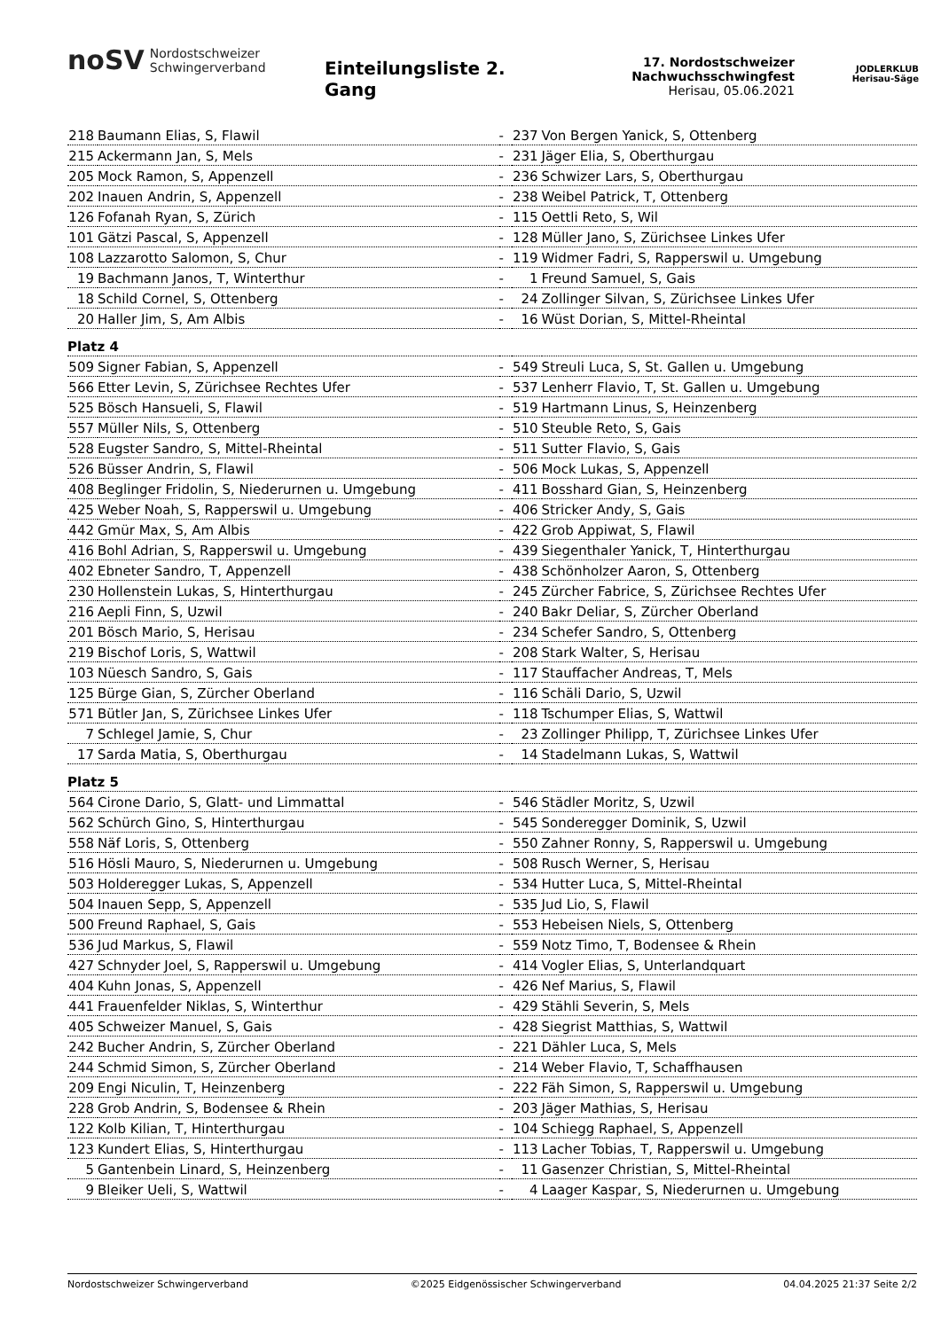noSV Nordostschweizer
Schwingerverband
Einteilungsliste 2. Gang
17. Nordostschweizer
Nachwuchsschwingfest
Herisau, 05.06.2021
JODLERKLUB
Herisau-Säge
| 218 | Baumann Elias, S, Flawil | - | 237 | Von Bergen Yanick, S, Ottenberg |
| 215 | Ackermann Jan, S, Mels | - | 231 | Jäger Elia, S, Oberthurgau |
| 205 | Mock Ramon, S, Appenzell | - | 236 | Schwizer Lars, S, Oberthurgau |
| 202 | Inauen Andrin, S, Appenzell | - | 238 | Weibel Patrick, T, Ottenberg |
| 126 | Fofanah Ryan, S, Zürich | - | 115 | Oettli Reto, S, Wil |
| 101 | Gätzi Pascal, S, Appenzell | - | 128 | Müller Jano, S, Zürichsee Linkes Ufer |
| 108 | Lazzarotto Salomon, S, Chur | - | 119 | Widmer Fadri, S, Rapperswil u. Umgebung |
| 19 | Bachmann Janos, T, Winterthur | - | 1 | Freund Samuel, S, Gais |
| 18 | Schild Cornel, S, Ottenberg | - | 24 | Zollinger Silvan, S, Zürichsee Linkes Ufer |
| 20 | Haller Jim, S, Am Albis | - | 16 | Wüst Dorian, S, Mittel-Rheintal |
| Platz 4 | | | | |
| 509 | Signer Fabian, S, Appenzell | - | 549 | Streuli Luca, S, St. Gallen u. Umgebung |
| 566 | Etter Levin, S, Zürichsee Rechtes Ufer | - | 537 | Lenherr Flavio, T, St. Gallen u. Umgebung |
| 525 | Bösch Hansueli, S, Flawil | - | 519 | Hartmann Linus, S, Heinzenberg |
| 557 | Müller Nils, S, Ottenberg | - | 510 | Steuble Reto, S, Gais |
| 528 | Eugster Sandro, S, Mittel-Rheintal | - | 511 | Sutter Flavio, S, Gais |
| 526 | Büsser Andrin, S, Flawil | - | 506 | Mock Lukas, S, Appenzell |
| 408 | Beglinger Fridolin, S, Niederurnen u. Umgebung | - | 411 | Bosshard Gian, S, Heinzenberg |
| 425 | Weber Noah, S, Rapperswil u. Umgebung | - | 406 | Stricker Andy, S, Gais |
| 442 | Gmür Max, S, Am Albis | - | 422 | Grob Appiwat, S, Flawil |
| 416 | Bohl Adrian, S, Rapperswil u. Umgebung | - | 439 | Siegenthaler Yanick, T, Hinterthurgau |
| 402 | Ebneter Sandro, T, Appenzell | - | 438 | Schönholzer Aaron, S, Ottenberg |
| 230 | Hollenstein Lukas, S, Hinterthurgau | - | 245 | Zürcher Fabrice, S, Zürichsee Rechtes Ufer |
| 216 | Aepli Finn, S, Uzwil | - | 240 | Bakr Deliar, S, Zürcher Oberland |
| 201 | Bösch Mario, S, Herisau | - | 234 | Schefer Sandro, S, Ottenberg |
| 219 | Bischof Loris, S, Wattwil | - | 208 | Stark Walter, S, Herisau |
| 103 | Nüesch Sandro, S, Gais | - | 117 | Stauffacher Andreas, T, Mels |
| 125 | Bürge Gian, S, Zürcher Oberland | - | 116 | Schäli Dario, S, Uzwil |
| 571 | Bütler Jan, S, Zürichsee Linkes Ufer | - | 118 | Tschumper Elias, S, Wattwil |
| 7 | Schlegel Jamie, S, Chur | - | 23 | Zollinger Philipp, T, Zürichsee Linkes Ufer |
| 17 | Sarda Matia, S, Oberthurgau | - | 14 | Stadelmann Lukas, S, Wattwil |
| Platz 5 | | | | |
| 564 | Cirone Dario, S, Glatt- und Limmattal | - | 546 | Städler Moritz, S, Uzwil |
| 562 | Schürch Gino, S, Hinterthurgau | - | 545 | Sonderegger Dominik, S, Uzwil |
| 558 | Näf Loris, S, Ottenberg | - | 550 | Zahner Ronny, S, Rapperswil u. Umgebung |
| 516 | Hösli Mauro, S, Niederurnen u. Umgebung | - | 508 | Rusch Werner, S, Herisau |
| 503 | Holderegger Lukas, S, Appenzell | - | 534 | Hutter Luca, S, Mittel-Rheintal |
| 504 | Inauen Sepp, S, Appenzell | - | 535 | Jud Lio, S, Flawil |
| 500 | Freund Raphael, S, Gais | - | 553 | Hebeisen Niels, S, Ottenberg |
| 536 | Jud Markus, S, Flawil | - | 559 | Notz Timo, T, Bodensee & Rhein |
| 427 | Schnyder Joel, S, Rapperswil u. Umgebung | - | 414 | Vogler Elias, S, Unterlandquart |
| 404 | Kuhn Jonas, S, Appenzell | - | 426 | Nef Marius, S, Flawil |
| 441 | Frauenfelder Niklas, S, Winterthur | - | 429 | Stähli Severin, S, Mels |
| 405 | Schweizer Manuel, S, Gais | - | 428 | Siegrist Matthias, S, Wattwil |
| 242 | Bucher Andrin, S, Zürcher Oberland | - | 221 | Dähler Luca, S, Mels |
| 244 | Schmid Simon, S, Zürcher Oberland | - | 214 | Weber Flavio, T, Schaffhausen |
| 209 | Engi Niculin, T, Heinzenberg | - | 222 | Fäh Simon, S, Rapperswil u. Umgebung |
| 228 | Grob Andrin, S, Bodensee & Rhein | - | 203 | Jäger Mathias, S, Herisau |
| 122 | Kolb Kilian, T, Hinterthurgau | - | 104 | Schiegg Raphael, S, Appenzell |
| 123 | Kundert Elias, S, Hinterthurgau | - | 113 | Lacher Tobias, T, Rapperswil u. Umgebung |
| 5 | Gantenbein Linard, S, Heinzenberg | - | 11 | Gasenzer Christian, S, Mittel-Rheintal |
| 9 | Bleiker Ueli, S, Wattwil | - | 4 | Laager Kaspar, S, Niederurnen u. Umgebung |
Nordostschweizer Schwingerverband ©2025 Eidgenössischer Schwingerverband 04.04.2025 21:37 Seite 2/2